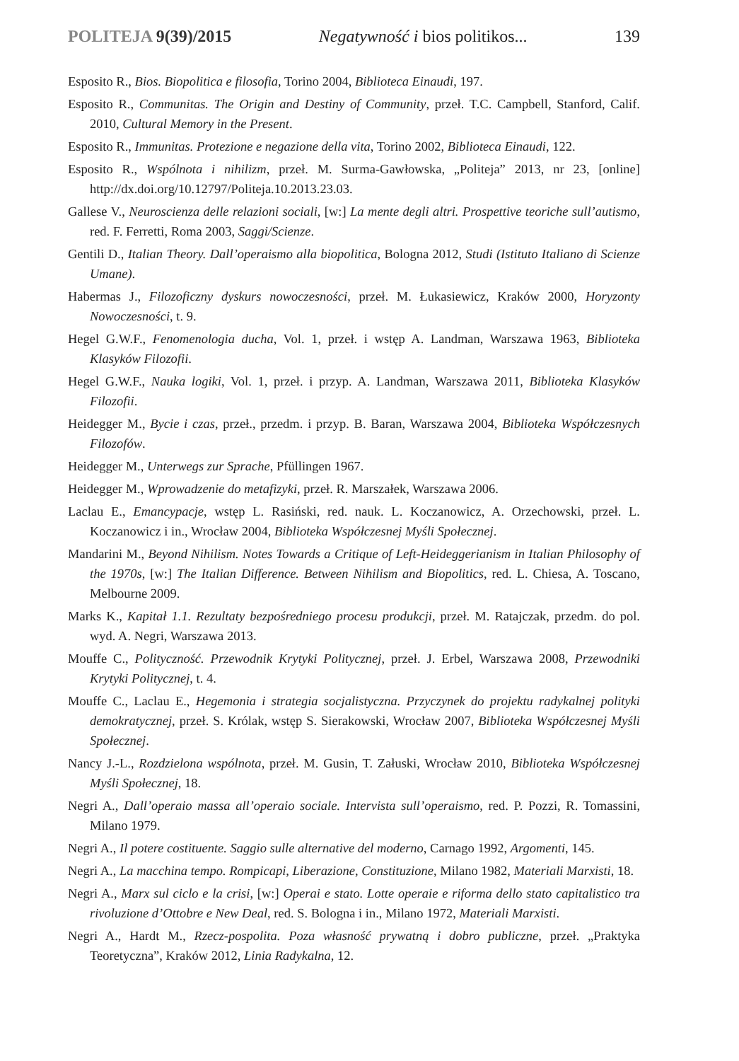POLITEJA 9(39)/2015 Negatywność i bios politikos... 139
Esposito R., Bios. Biopolitica e filosofia, Torino 2004, Biblioteca Einaudi, 197.
Esposito R., Communitas. The Origin and Destiny of Community, przeł. T.C. Campbell, Stanford, Calif. 2010, Cultural Memory in the Present.
Esposito R., Immunitas. Protezione e negazione della vita, Torino 2002, Biblioteca Einaudi, 122.
Esposito R., Wspólnota i nihilizm, przeł. M. Surma-Gawłowska, „Politeja” 2013, nr 23, [online] http://dx.doi.org/10.12797/Politeja.10.2013.23.03.
Gallese V., Neuroscienza delle relazioni sociali, [w:] La mente degli altri. Prospettive teoriche sull’autismo, red. F. Ferretti, Roma 2003, Saggi/Scienze.
Gentili D., Italian Theory. Dall’operaismo alla biopolitica, Bologna 2012, Studi (Istituto Italiano di Scienze Umane).
Habermas J., Filozoficzny dyskurs nowoczesności, przeł. M. Łukasiewicz, Kraków 2000, Horyzonty Nowoczesności, t. 9.
Hegel G.W.F., Fenomenologia ducha, Vol. 1, przeł. i wstęp A. Landman, Warszawa 1963, Biblioteka Klasyków Filozofii.
Hegel G.W.F., Nauka logiki, Vol. 1, przeł. i przyp. A. Landman, Warszawa 2011, Biblioteka Klasyków Filozofii.
Heidegger M., Bycie i czas, przeł., przedm. i przyp. B. Baran, Warszawa 2004, Biblioteka Współczesnych Filozofów.
Heidegger M., Unterwegs zur Sprache, Pfüllingen 1967.
Heidegger M., Wprowadzenie do metafizyki, przeł. R. Marszałek, Warszawa 2006.
Laclau E., Emancypacje, wstęp L. Rasiński, red. nauk. L. Koczanowicz, A. Orzechowski, przeł. L. Koczanowicz i in., Wrocław 2004, Biblioteka Współczesnej Myśli Społecznej.
Mandarini M., Beyond Nihilism. Notes Towards a Critique of Left-Heideggerianism in Italian Philosophy of the 1970s, [w:] The Italian Difference. Between Nihilism and Biopolitics, red. L. Chiesa, A. Toscano, Melbourne 2009.
Marks K., Kapitał 1.1. Rezultaty bezpośredniego procesu produkcji, przeł. M. Ratajczak, przedm. do pol. wyd. A. Negri, Warszawa 2013.
Mouffe C., Polityczność. Przewodnik Krytyki Politycznej, przeł. J. Erbel, Warszawa 2008, Przewodniki Krytyki Politycznej, t. 4.
Mouffe C., Laclau E., Hegemonia i strategia socjalistyczna. Przyczynek do projektu radykalnej polityki demokratycznej, przeł. S. Królak, wstęp S. Sierakowski, Wrocław 2007, Biblioteka Współczesnej Myśli Społecznej.
Nancy J.-L., Rozdzielona wspólnota, przeł. M. Gusin, T. Załuski, Wrocław 2010, Biblioteka Współczesnej Myśli Społecznej, 18.
Negri A., Dall’operaio massa all’operaio sociale. Intervista sull’operaismo, red. P. Pozzi, R. Tomassini, Milano 1979.
Negri A., Il potere costituente. Saggio sulle alternative del moderno, Carnago 1992, Argomenti, 145.
Negri A., La macchina tempo. Rompicapi, Liberazione, Constituzione, Milano 1982, Materiali Marxisti, 18.
Negri A., Marx sul ciclo e la crisi, [w:] Operai e stato. Lotte operaie e riforma dello stato capitalistico tra rivoluzione d’Ottobre e New Deal, red. S. Bologna i in., Milano 1972, Materiali Marxisti.
Negri A., Hardt M., Rzecz-pospolita. Poza własność prywatną i dobro publiczne, przeł. „Praktyka Teoretyczna”, Kraków 2012, Linia Radykalna, 12.